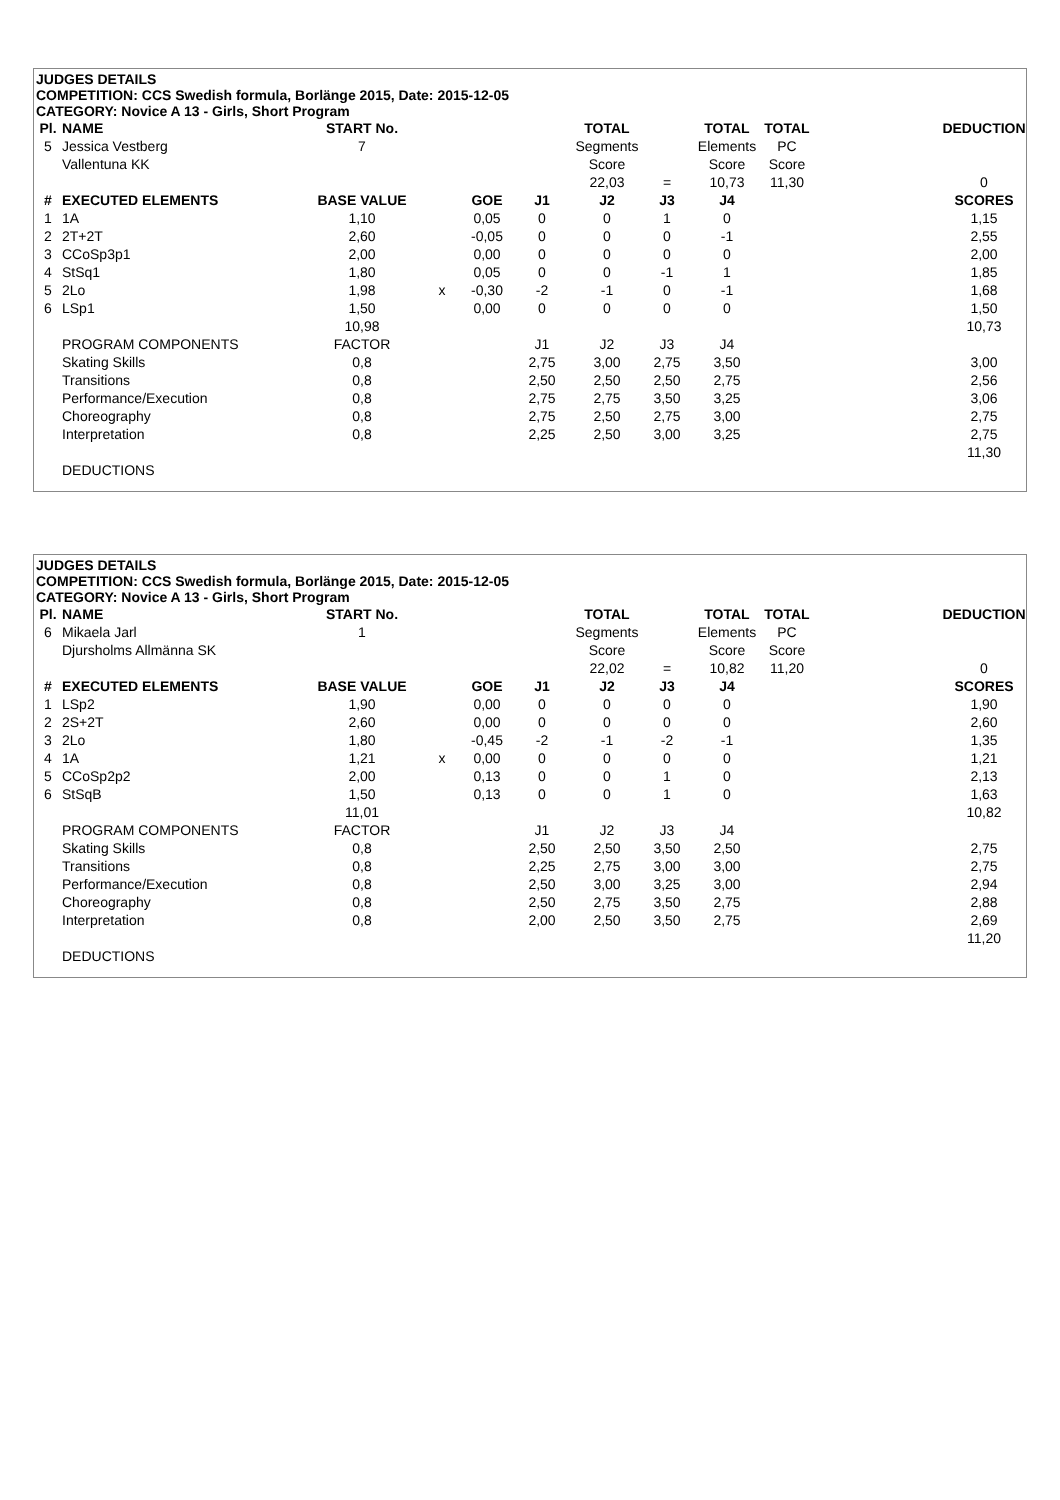JUDGES DETAILS
COMPETITION: CCS Swedish formula, Borlänge 2015, Date: 2015-12-05
CATEGORY: Novice A 13 - Girls, Short Program
| Pl. | NAME | START No. | | | | TOTAL | | TOTAL | TOTAL | | DEDUCTION |
| 5 | Jessica Vestberg | 7 | | | | Segments | | Elements | PC | | |
| | Vallentuna KK | | | | | Score | | Score | Score | | |
| | | | | | | 22,03 | = | 10,73 | 11,30 | | 0 |
| # | EXECUTED ELEMENTS | BASE VALUE | | GOE | J1 | J2 | J3 | J4 | | | SCORES |
| 1 | 1A | 1,10 | | 0,05 | 0 | 0 | 1 | 0 | | | 1,15 |
| 2 | 2T+2T | 2,60 | | -0,05 | 0 | 0 | 0 | -1 | | | 2,55 |
| 3 | CCoSp3p1 | 2,00 | | 0,00 | 0 | 0 | 0 | 0 | | | 2,00 |
| 4 | StSq1 | 1,80 | | 0,05 | 0 | 0 | -1 | 1 | | | 1,85 |
| 5 | 2Lo | 1,98 | x | -0,30 | -2 | -1 | 0 | -1 | | | 1,68 |
| 6 | LSp1 | 1,50 | | 0,00 | 0 | 0 | 0 | 0 | | | 1,50 |
| | | 10,98 | | | | | | | | | 10,73 |
| | PROGRAM COMPONENTS | FACTOR | | | J1 | J2 | J3 | J4 | | | |
| | Skating Skills | 0,8 | | | 2,75 | 3,00 | 2,75 | 3,50 | | | 3,00 |
| | Transitions | 0,8 | | | 2,50 | 2,50 | 2,50 | 2,75 | | | 2,56 |
| | Performance/Execution | 0,8 | | | 2,75 | 2,75 | 3,50 | 3,25 | | | 3,06 |
| | Choreography | 0,8 | | | 2,75 | 2,50 | 2,75 | 3,00 | | | 2,75 |
| | Interpretation | 0,8 | | | 2,25 | 2,50 | 3,00 | 3,25 | | | 2,75 |
| | | | | | | | | | | | 11,30 |
| | DEDUCTIONS | | | | | | | | | | |
JUDGES DETAILS
COMPETITION: CCS Swedish formula, Borlänge 2015, Date: 2015-12-05
CATEGORY: Novice A 13 - Girls, Short Program
| Pl. | NAME | START No. | | | | TOTAL | | TOTAL | TOTAL | | DEDUCTION |
| 6 | Mikaela Jarl | 1 | | | | Segments | | Elements | PC | | |
| | Djursholms Allmänna SK | | | | | Score | | Score | Score | | |
| | | | | | | 22,02 | = | 10,82 | 11,20 | | 0 |
| # | EXECUTED ELEMENTS | BASE VALUE | | GOE | J1 | J2 | J3 | J4 | | | SCORES |
| 1 | LSp2 | 1,90 | | 0,00 | 0 | 0 | 0 | 0 | | | 1,90 |
| 2 | 2S+2T | 2,60 | | 0,00 | 0 | 0 | 0 | 0 | | | 2,60 |
| 3 | 2Lo | 1,80 | | -0,45 | -2 | -1 | -2 | -1 | | | 1,35 |
| 4 | 1A | 1,21 | x | 0,00 | 0 | 0 | 0 | 0 | | | 1,21 |
| 5 | CCoSp2p2 | 2,00 | | 0,13 | 0 | 0 | 1 | 0 | | | 2,13 |
| 6 | StSqB | 1,50 | | 0,13 | 0 | 0 | 1 | 0 | | | 1,63 |
| | | 11,01 | | | | | | | | | 10,82 |
| | PROGRAM COMPONENTS | FACTOR | | | J1 | J2 | J3 | J4 | | | |
| | Skating Skills | 0,8 | | | 2,50 | 2,50 | 3,50 | 2,50 | | | 2,75 |
| | Transitions | 0,8 | | | 2,25 | 2,75 | 3,00 | 3,00 | | | 2,75 |
| | Performance/Execution | 0,8 | | | 2,50 | 3,00 | 3,25 | 3,00 | | | 2,94 |
| | Choreography | 0,8 | | | 2,50 | 2,75 | 3,50 | 2,75 | | | 2,88 |
| | Interpretation | 0,8 | | | 2,00 | 2,50 | 3,50 | 2,75 | | | 2,69 |
| | | | | | | | | | | | 11,20 |
| | DEDUCTIONS | | | | | | | | | | |